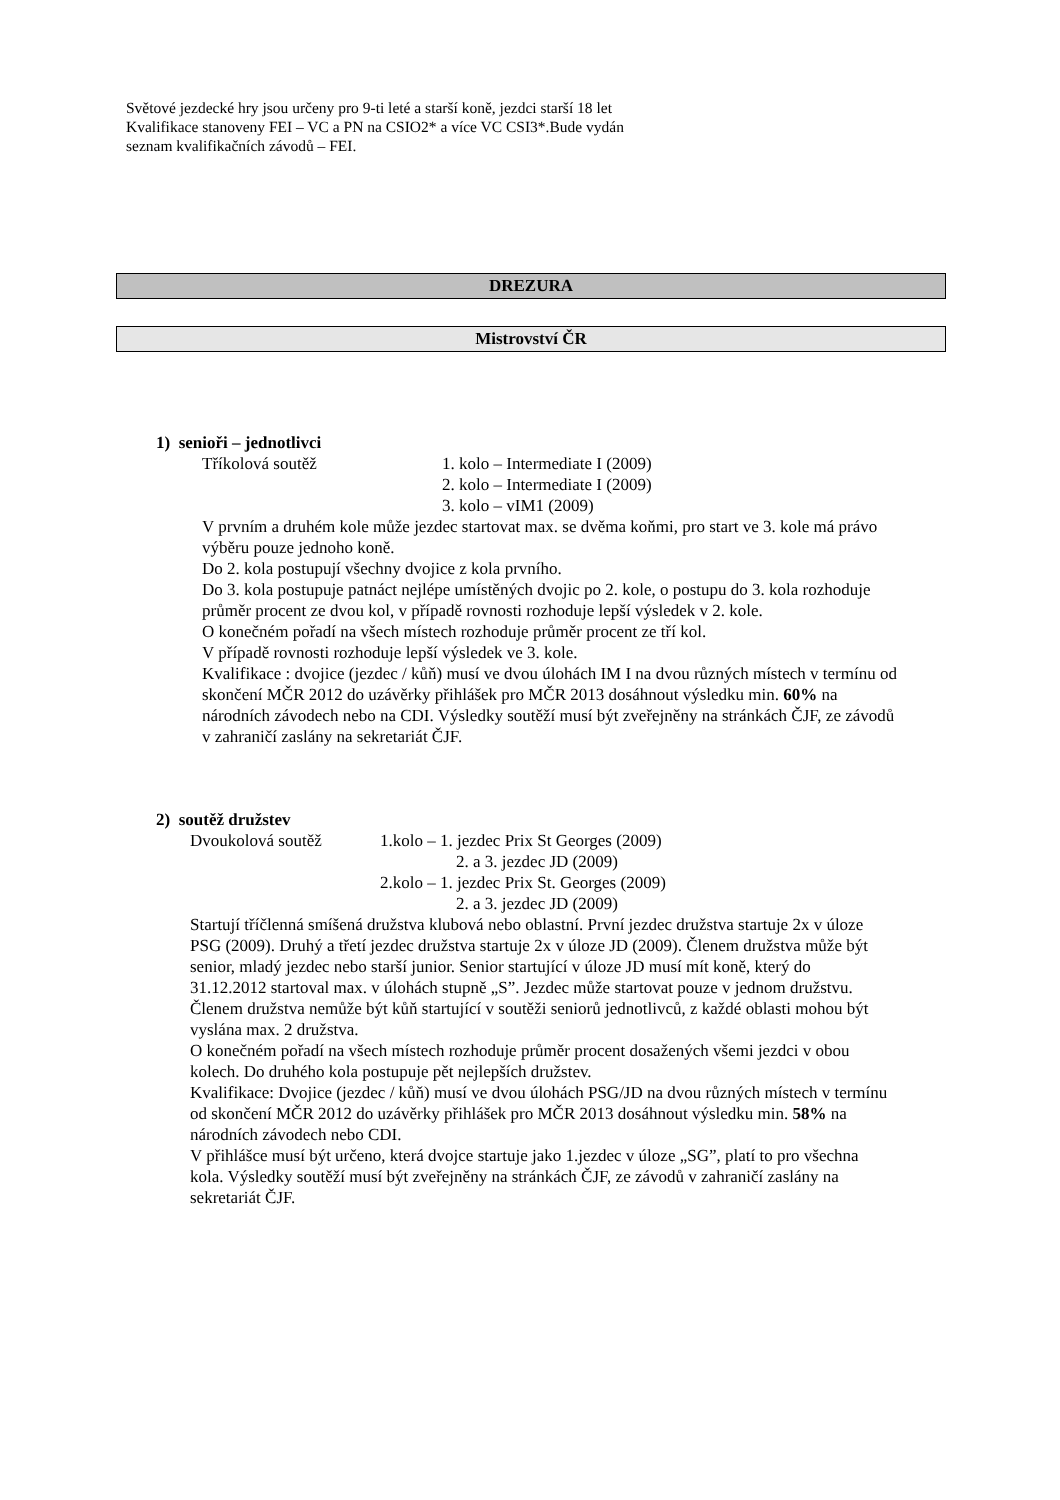Světové jezdecké hry jsou určeny pro 9-ti leté a starší koně, jezdci starší 18 let
Kvalifikace stanoveny FEI – VC a PN na CSIO2* a více VC CSI3*.Bude vydán
seznam kvalifikačních závodů – FEI.
DREZURA
Mistrovství ČR
1) senioři – jednotlivci
Tříkolová soutěž 1. kolo – Intermediate I (2009)
2. kolo – Intermediate I (2009)
3. kolo – vIM1 (2009)
V prvním a druhém kole může jezdec startovat max. se dvěma koňmi, pro start ve 3. kole má právo výběru pouze jednoho koně.
Do 2. kola postupují všechny dvojice z kola prvního.
Do 3. kola postupuje patnáct nejlépe umístěných dvojic po 2. kole, o postupu do 3. kola rozhoduje průměr procent ze dvou kol, v případě rovnosti rozhoduje lepší výsledek v 2. kole.
O konečném pořadí na všech místech rozhoduje průměr procent ze tří kol.
V případě rovnosti rozhoduje lepší výsledek ve 3. kole.
Kvalifikace : dvojice (jezdec / kůň) musí ve dvou úlohách IM I na dvou různých místech v termínu od skončení MČR 2012 do uzávěrky přihlášek pro MČR 2013 dosáhnout výsledku min. 60% na národních závodech nebo na CDI. Výsledky soutěží musí být zveřejněny na stránkách ČJF, ze závodů v zahraničí zaslány na sekretariát ČJF.
2) soutěž družstev
Dvoukolová soutěž 1.kolo – 1. jezdec Prix St Georges (2009)
2. a 3. jezdec JD (2009)
2.kolo – 1. jezdec Prix St. Georges (2009)
2. a 3. jezdec JD (2009)
Startují tříčlenná smíšená družstva klubová nebo oblastní. První jezdec družstva startuje 2x v úloze PSG (2009). Druhý a třetí jezdec družstva startuje 2x v úloze JD (2009). Členem družstva může být senior, mladý jezdec nebo starší junior. Senior startující v úloze JD musí mít koně, který do 31.12.2012 startoval max. v úlohách stupně „S”. Jezdec může startovat pouze v jednom družstvu. Členem družstva nemůže být kůň startující v soutěži seniorů jednotlivců, z každé oblasti mohou být vyslána max. 2 družstva.
O konečném pořadí na všech místech rozhoduje průměr procent dosažených všemi jezdci v obou kolech. Do druhého kola postupuje pět nejlepších družstev.
Kvalifikace: Dvojice (jezdec / kůň) musí ve dvou úlohách PSG/JD na dvou různých místech v termínu od skončení MČR 2012 do uzávěrky přihlášek pro MČR 2013 dosáhnout výsledku min. 58% na národních závodech nebo CDI.
V přihlášce musí být určeno, která dvojce startuje jako 1.jezdec v úloze „SG”, platí to pro všechna kola. Výsledky soutěží musí být zveřejněny na stránkách ČJF, ze závodů v zahraničí zaslány na sekretariát ČJF.